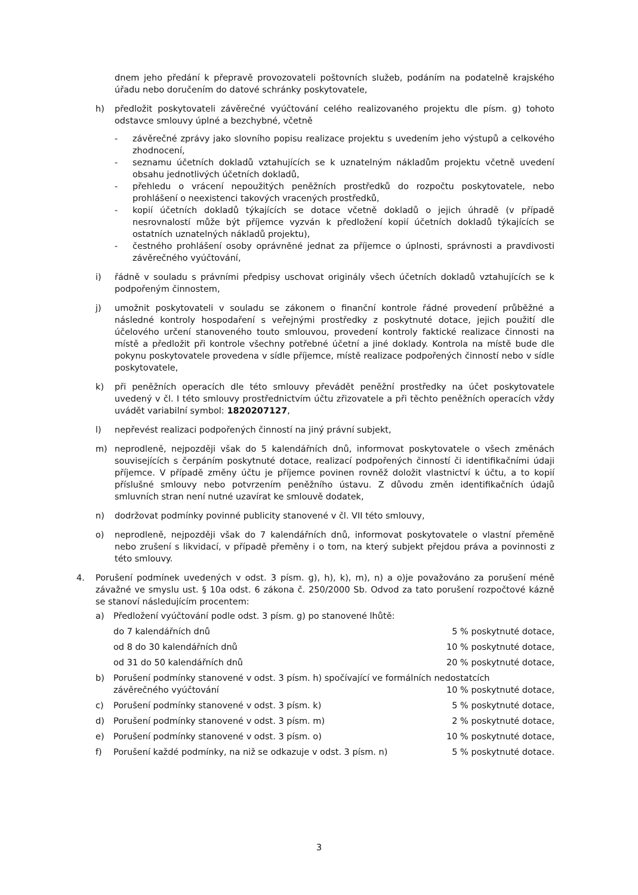dnem jeho předání k přepravě provozovateli poštovních služeb, podáním na podatelně krajského úřadu nebo doručením do datové schránky poskytovatele,
h) předložit poskytovateli závěrečné vyúčtování celého realizovaného projektu dle písm. g) tohoto odstavce smlouvy úplné a bezchybné, včetně
- závěrečné zprávy jako slovního popisu realizace projektu s uvedením jeho výstupů a celkového zhodnocení,
- seznamu účetních dokladů vztahujících se k uznatelným nákladům projektu včetně uvedení obsahu jednotlivých účetních dokladů,
- přehledu o vrácení nepoužitých peněžních prostředků do rozpočtu poskytovatele, nebo prohlášení o neexistenci takových vracených prostředků,
- kopií účetních dokladů týkajících se dotace včetně dokladů o jejich úhradě (v případě nesrovnalostí může být příjemce vyzván k předložení kopií účetních dokladů týkajících se ostatních uznatelných nákladů projektu),
- čestného prohlášení osoby oprávněné jednat za příjemce o úplnosti, správnosti a pravdivosti závěrečného vyúčtování,
i) řádně v souladu s právními předpisy uschovat originály všech účetních dokladů vztahujících se k podpořeným činnostem,
j) umožnit poskytovateli v souladu se zákonem o finanční kontrole řádné provedení průběžné a následné kontroly hospodaření s veřejnými prostředky z poskytnuté dotace, jejich použití dle účelového určení stanoveného touto smlouvou, provedení kontroly faktické realizace činnosti na místě a předložit při kontrole všechny potřebné účetní a jiné doklady. Kontrola na místě bude dle pokynu poskytovatele provedena v sídle příjemce, místě realizace podpořených činností nebo v sídle poskytovatele,
k) při peněžních operacích dle této smlouvy převádět peněžní prostředky na účet poskytovatele uvedený v čl. I této smlouvy prostřednictvím účtu zřizovatele a při těchto peněžních operacích vždy uvádět variabilní symbol: 1820207127,
l) nepřevést realizaci podpořených činností na jiný právní subjekt,
m) neprodleně, nejpozději však do 5 kalendářních dnů, informovat poskytovatele o všech změnách souvisejících s čerpáním poskytnuté dotace, realizací podpořených činností či identifikačními údaji příjemce. V případě změny účtu je příjemce povinen rovněž doložit vlastnictví k účtu, a to kopií příslušné smlouvy nebo potvrzením peněžního ústavu. Z důvodu změn identifikačních údajů smluvních stran není nutné uzavírat ke smlouvě dodatek,
n) dodržovat podmínky povinné publicity stanovené v čl. VII této smlouvy,
o) neprodleně, nejpozději však do 7 kalendářních dnů, informovat poskytovatele o vlastní přeměně nebo zrušení s likvidací, v případě přeměny i o tom, na který subjekt přejdou práva a povinnosti z této smlouvy.
4. Porušení podmínek uvedených v odst. 3 písm. g), h), k), m), n) a o)je považováno za porušení méně závažné ve smyslu ust. § 10a odst. 6 zákona č. 250/2000 Sb. Odvod za tato porušení rozpočtové kázně se stanoví následujícím procentem:
a) Předložení vyúčtování podle odst. 3 písm. g) po stanovené lhůtě:
do 7 kalendářních dnů 5 % poskytnuté dotace,
od 8 do 30 kalendářních dnů 10 % poskytnuté dotace,
od 31 do 50 kalendářních dnů 20 % poskytnuté dotace,
b) Porušení podmínky stanovené v odst. 3 písm. h) spočívající ve formálních nedostatcích
závěrečného vyúčtování 10 % poskytnuté dotace,
c) Porušení podmínky stanovené v odst. 3 písm. k) 5 % poskytnuté dotace,
d) Porušení podmínky stanovené v odst. 3 písm. m) 2 % poskytnuté dotace,
e) Porušení podmínky stanovené v odst. 3 písm. o) 10 % poskytnuté dotace,
f) Porušení každé podmínky, na niž se odkazuje v odst. 3 písm. n) 5 % poskytnuté dotace.
3